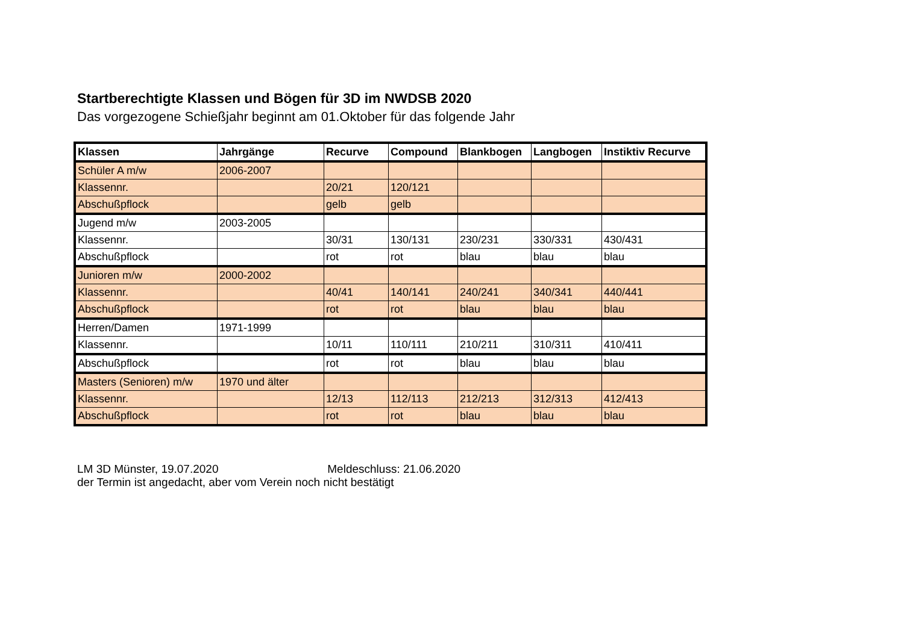Startberechtigte Klassen und Bögen für 3D im NWDSB 2020
Das vorgezogene Schießjahr beginnt am 01.Oktober für das folgende Jahr
| Klassen | Jahrgänge | Recurve | Compound | Blankbogen | Langbogen | Instiktiv Recurve |
| --- | --- | --- | --- | --- | --- | --- |
| Schüler A m/w | 2006-2007 | | | | | |
| Klassennr. | | 20/21 | 120/121 | | | |
| Abschußpflock | | gelb | gelb | | | |
| Jugend m/w | 2003-2005 | | | | | |
| Klassennr. | | 30/31 | 130/131 | 230/231 | 330/331 | 430/431 |
| Abschußpflock | | rot | rot | blau | blau | blau |
| Junioren m/w | 2000-2002 | | | | | |
| Klassennr. | | 40/41 | 140/141 | 240/241 | 340/341 | 440/441 |
| Abschußpflock | | rot | rot | blau | blau | blau |
| Herren/Damen | 1971-1999 | | | | | |
| Klassennr. | | 10/11 | 110/111 | 210/211 | 310/311 | 410/411 |
| Abschußpflock | | rot | rot | blau | blau | blau |
| Masters (Senioren) m/w | 1970 und älter | | | | | |
| Klassennr. | | 12/13 | 112/113 | 212/213 | 312/313 | 412/413 |
| Abschußpflock | | rot | rot | blau | blau | blau |
LM 3D Münster, 19.07.2020 Meldeschluss: 21.06.2020
der Termin ist angedacht, aber vom Verein noch nicht bestätigt